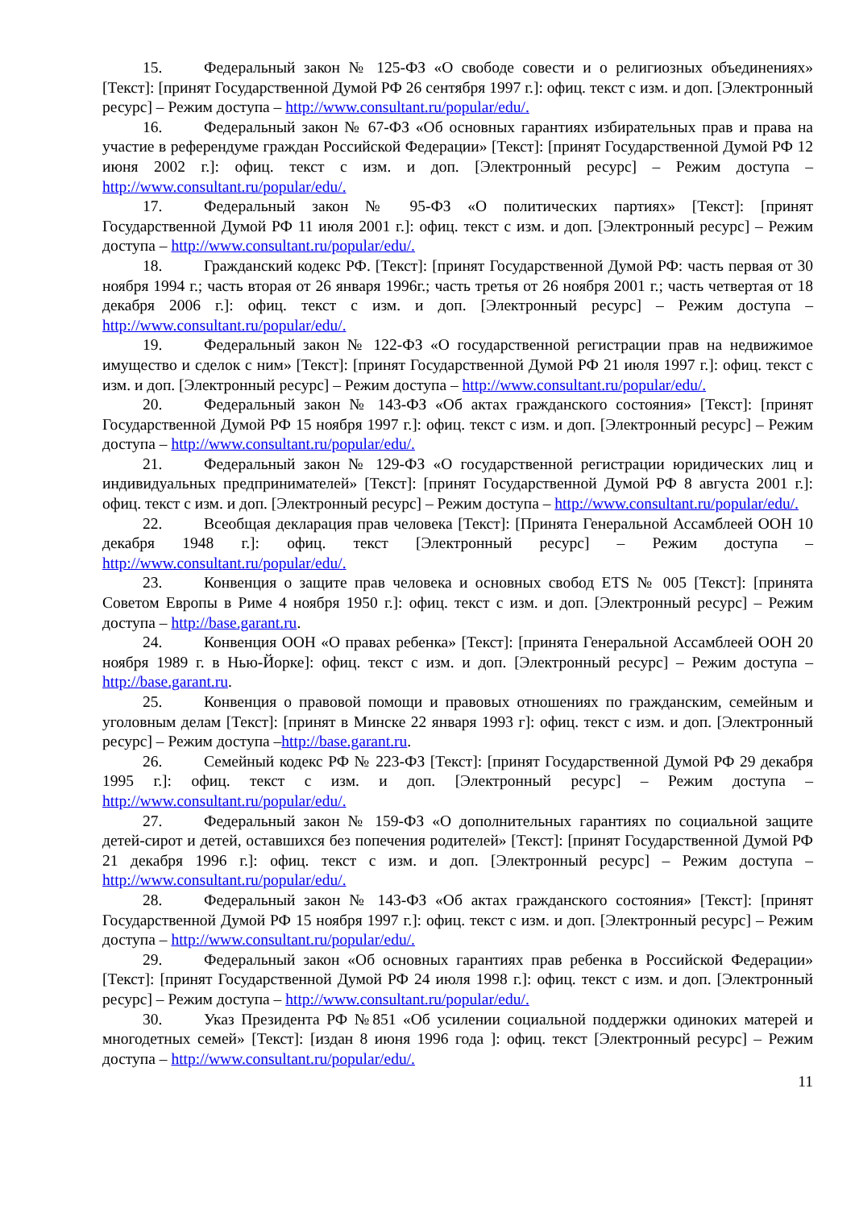15. Федеральный закон № 125-ФЗ «О свободе совести и о религиозных объединениях» [Текст]: [принят Государственной Думой РФ 26 сентября 1997 г.]: офиц. текст с изм. и доп. [Электронный ресурс] – Режим доступа – http://www.consultant.ru/popular/edu/.
16. Федеральный закон № 67-ФЗ «Об основных гарантиях избирательных прав и права на участие в референдуме граждан Российской Федерации» [Текст]: [принят Государственной Думой РФ 12 июня 2002 г.]: офиц. текст с изм. и доп. [Электронный ресурс] – Режим доступа – http://www.consultant.ru/popular/edu/.
17. Федеральный закон № 95-ФЗ «О политических партиях» [Текст]: [принят Государственной Думой РФ 11 июля 2001 г.]: офиц. текст с изм. и доп. [Электронный ресурс] – Режим доступа – http://www.consultant.ru/popular/edu/.
18. Гражданский кодекс РФ. [Текст]: [принят Государственной Думой РФ: часть первая от 30 ноября 1994 г.; часть вторая от 26 января 1996г.; часть третья от 26 ноября 2001 г.; часть четвертая от 18 декабря 2006 г.]: офиц. текст с изм. и доп. [Электронный ресурс] – Режим доступа – http://www.consultant.ru/popular/edu/.
19. Федеральный закон № 122-ФЗ «О государственной регистрации прав на недвижимое имущество и сделок с ним» [Текст]: [принят Государственной Думой РФ 21 июля 1997 г.]: офиц. текст с изм. и доп. [Электронный ресурс] – Режим доступа – http://www.consultant.ru/popular/edu/.
20. Федеральный закон № 143-ФЗ «Об актах гражданского состояния» [Текст]: [принят Государственной Думой РФ 15 ноября 1997 г.]: офиц. текст с изм. и доп. [Электронный ресурс] – Режим доступа – http://www.consultant.ru/popular/edu/.
21. Федеральный закон № 129-ФЗ «О государственной регистрации юридических лиц и индивидуальных предпринимателей» [Текст]: [принят Государственной Думой РФ 8 августа 2001 г.]: офиц. текст с изм. и доп. [Электронный ресурс] – Режим доступа – http://www.consultant.ru/popular/edu/.
22. Всеобщая декларация прав человека [Текст]: [Принята Генеральной Ассамблеей ООН 10 декабря 1948 г.]: офиц. текст [Электронный ресурс] – Режим доступа – http://www.consultant.ru/popular/edu/.
23. Конвенция о защите прав человека и основных свобод ETS № 005 [Текст]: [принята Советом Европы в Риме 4 ноября 1950 г.]: офиц. текст с изм. и доп. [Электронный ресурс] – Режим доступа – http://base.garant.ru.
24. Конвенция ООН «О правах ребенка» [Текст]: [принята Генеральной Ассамблеей ООН 20 ноября 1989 г. в Нью-Йорке]: офиц. текст с изм. и доп. [Электронный ресурс] – Режим доступа – http://base.garant.ru.
25. Конвенция о правовой помощи и правовых отношениях по гражданским, семейным и уголовным делам [Текст]: [принят в Минске 22 января 1993 г]: офиц. текст с изм. и доп. [Электронный ресурс] – Режим доступа –http://base.garant.ru.
26. Семейный кодекс РФ № 223-ФЗ [Текст]: [принят Государственной Думой РФ 29 декабря 1995 г.]: офиц. текст с изм. и доп. [Электронный ресурс] – Режим доступа – http://www.consultant.ru/popular/edu/.
27. Федеральный закон № 159-ФЗ «О дополнительных гарантиях по социальной защите детей-сирот и детей, оставшихся без попечения родителей» [Текст]: [принят Государственной Думой РФ 21 декабря 1996 г.]: офиц. текст с изм. и доп. [Электронный ресурс] – Режим доступа – http://www.consultant.ru/popular/edu/.
28. Федеральный закон № 143-ФЗ «Об актах гражданского состояния» [Текст]: [принят Государственной Думой РФ 15 ноября 1997 г.]: офиц. текст с изм. и доп. [Электронный ресурс] – Режим доступа – http://www.consultant.ru/popular/edu/.
29. Федеральный закон «Об основных гарантиях прав ребенка в Российской Федерации» [Текст]: [принят Государственной Думой РФ 24 июля 1998 г.]: офиц. текст с изм. и доп. [Электронный ресурс] – Режим доступа – http://www.consultant.ru/popular/edu/.
30. Указ Президента РФ №851 «Об усилении социальной поддержки одиноких матерей и многодетных семей» [Текст]: [издан 8 июня 1996 года ]: офиц. текст [Электронный ресурс] – Режим доступа – http://www.consultant.ru/popular/edu/.
11